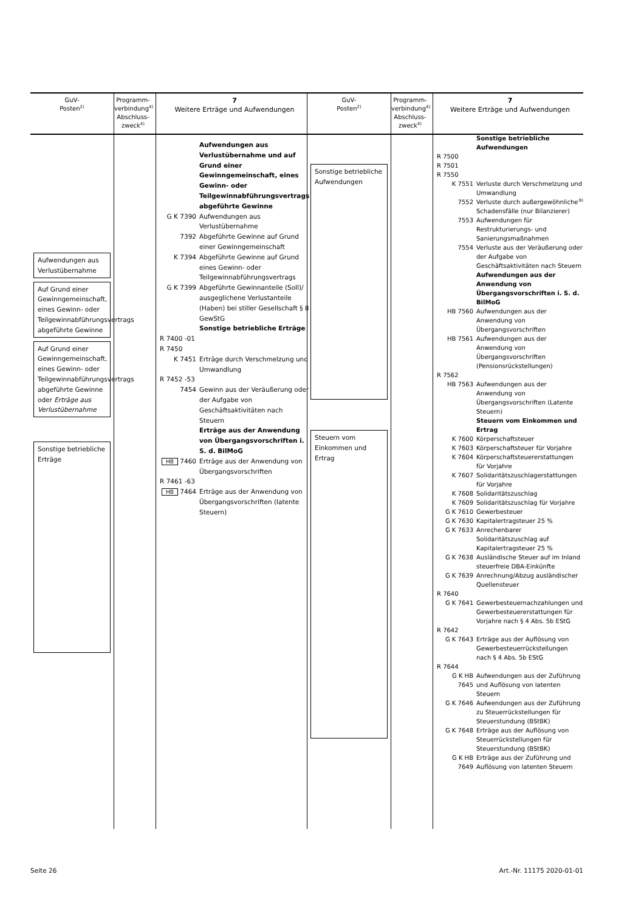GuV-
Posten<sup>2)</sup>
Aufwendungen aus Verlustübernahme
Auf Grund einer Gewinngemeinschaft, eines Gewinn- oder Teilgewinnabführungsvertrags abgeführte Gewinne
Auf Grund einer Gewinngemeinschaft, eines Gewinn- oder Teilgewinnabführungsvertrags abgeführte Gewinne oder Erträge aus Verlustübernahme
Sonstige betriebliche Erträge
Programm-verbindung<sup>4)</sup>
Abschluss-zweck<sup>4)</sup>
7
Weitere Erträge und Aufwendungen
Aufwendungen aus Verlustübernahme und auf Grund einer Gewinngemeinschaft, eines Gewinn- oder Teilgewinnabführungsvertrags abgeführte Gewinne
G K 7390 Aufwendungen aus Verlustübernahme
7392 Abgeführte Gewinne auf Grund einer Gewinngemeinschaft
K 7394 Abgeführte Gewinne auf Grund eines Gewinn- oder Teilgewinnabführungsvertrags
G K 7399 Abgeführte Gewinnanteile (Soll)/ ausgeglichene Verlustanteile (Haben) bei stiller Gesellschaft § 8 GewStG
Sonstige betriebliche Erträge
R 7400 -01
R 7450
K 7451 Erträge durch Verschmelzung und Umwandlung
R 7452 -53
7454 Gewinn aus der Veräußerung oder der Aufgabe von Geschäftsaktivitäten nach Steuern
Erträge aus der Anwendung von Übergangsvorschriften i. S. d. BilMoG
HB 7460 Erträge aus der Anwendung von Übergangsvorschriften
R 7461 -63
HB 7464 Erträge aus der Anwendung von Übergangsvorschriften (latente Steuern)
GuV-
Posten<sup>2)</sup>
Sonstige betriebliche Aufwendungen
Steuern vom Einkommen und Ertrag
Programm-verbindung<sup>4)</sup>
Abschluss-zweck<sup>4)</sup>
7
Weitere Erträge und Aufwendungen
Sonstige betriebliche Aufwendungen
R 7500
R 7501
R 7550
K 7551 Verluste durch Verschmelzung und Umwandlung
7552 Verluste durch außergewöhnliche Schadensfälle (nur Bilanzierer)<sup>8)</sup>
7553 Aufwendungen für Restrukturierungs- und Sanierungsmaßnahmen
7554 Verluste aus der Veräußerung oder der Aufgabe von Geschäftsaktivitäten nach Steuern
Aufwendungen aus der Anwendung von Übergangsvorschriften i. S. d. BilMoG
HB 7560 Aufwendungen aus der Anwendung von Übergangsvorschriften
HB 7561 Aufwendungen aus der Anwendung von Übergangsvorschriften (Pensionsrückstellungen)
R 7562
HB 7563 Aufwendungen aus der Anwendung von Übergangsvorschriften (Latente Steuern)
Steuern vom Einkommen und Ertrag
K 7600 Körperschaftsteuer
K 7603 Körperschaftsteuer für Vorjahre
K 7604 Körperschaftsteuererstattungen für Vorjahre
K 7607 Solidaritätszuschlagerstattungen für Vorjahre
K 7608 Solidaritätszuschlag
K 7609 Solidaritätszuschlag für Vorjahre
G K 7610 Gewerbesteuer
G K 7630 Kapitalertragsteuer 25 %
G K 7633 Anrechenbarer Solidaritätszuschlag auf Kapitalertragsteuer 25 %
G K 7638 Ausländische Steuer auf im Inland steuerfreie DBA-Einkünfte
G K 7639 Anrechnung/Abzug ausländischer Quellensteuer
R 7640
G K 7641 Gewerbesteuernachzahlungen und Gewerbesteuererstattungen für Vorjahre nach § 4 Abs. 5b EStG
R 7642
G K 7643 Erträge aus der Auflösung von Gewerbesteuerrückstellungen nach § 4 Abs. 5b EStG
R 7644
G K HB 7645 Aufwendungen aus der Zuführung und Auflösung von latenten Steuern
G K 7646 Aufwendungen aus der Zuführung zu Steuerrückstellungen für Steuerstundung (BStBK)
G K 7648 Erträge aus der Auflösung von Steuerrückstellungen für Steuerstundung (BStBK)
G K HB 7649 Erträge aus der Zuführung und Auflösung von latenten Steuern
Seite 26 Art.-Nr. 11175 2020-01-01